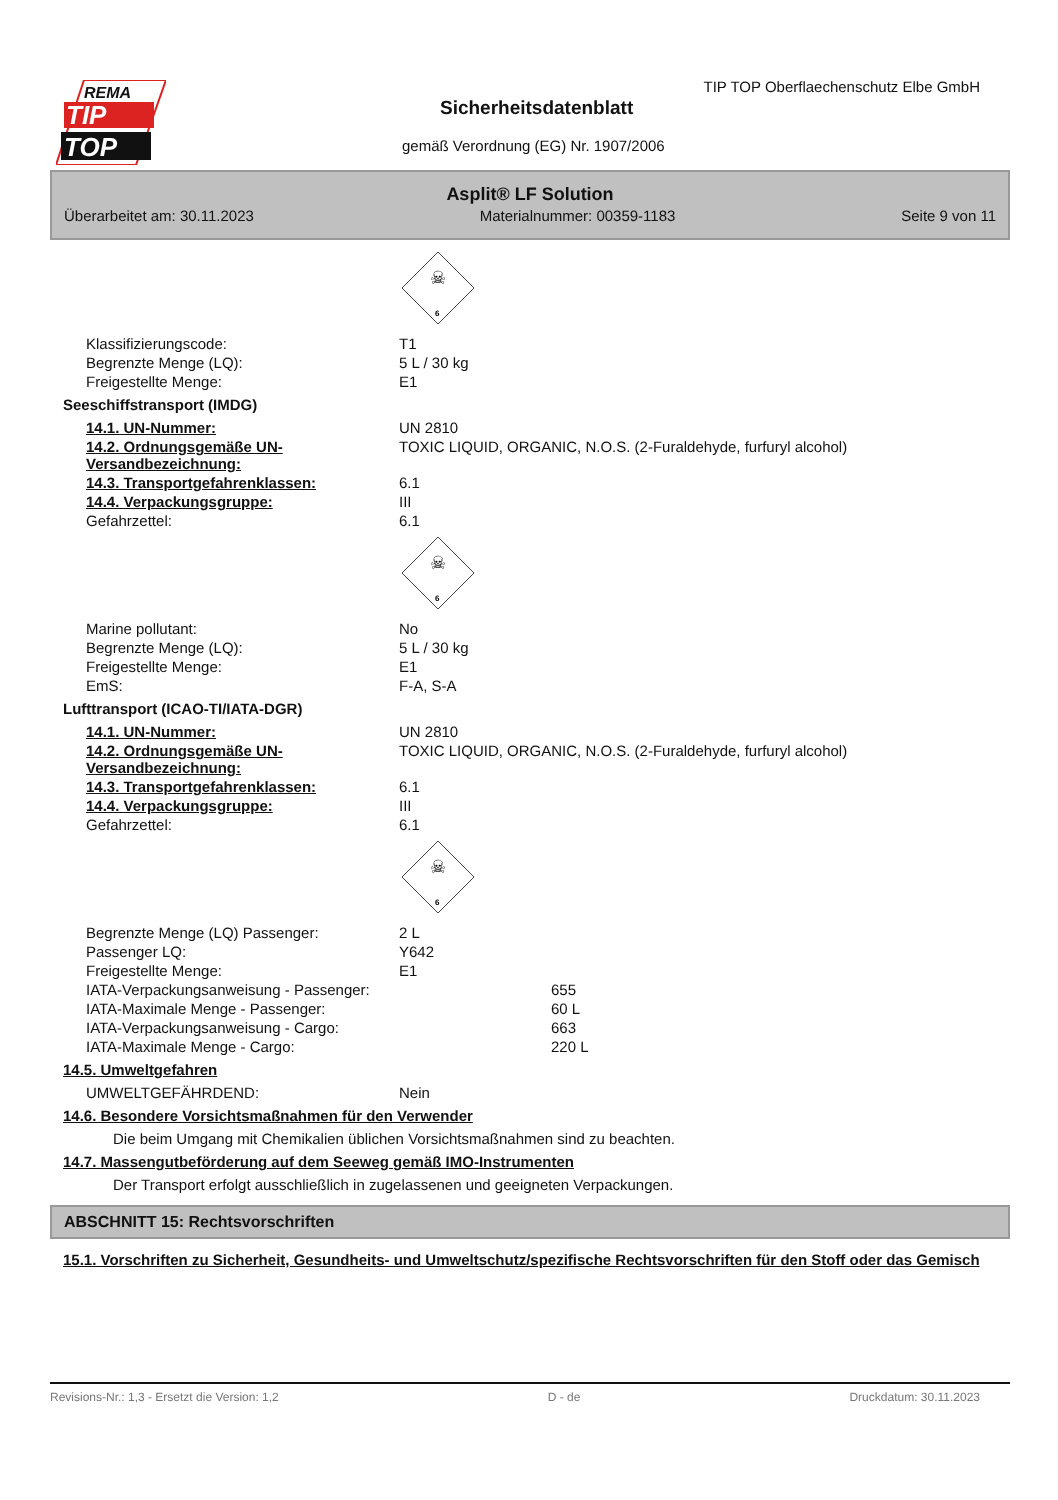REMA
TIP
TOP
TIP TOP Oberflaechenschutz Elbe GmbH
Sicherheitsdatenblatt
gemäß Verordnung (EG) Nr. 1907/2006
Asplit® LF Solution
Überarbeitet am: 30.11.2023 Materialnummer: 00359-1183 Seite 9 von 11
☠
6
Klassifizierungscode: T1
Begrenzte Menge (LQ): 5 L / 30 kg
Freigestellte Menge: E1
Seeschiffstransport (IMDG)
14.1. UN-Nummer: UN 2810
14.2. Ordnungsgemäße UN-Versandbezeichnung:
TOXIC LIQUID, ORGANIC, N.O.S. (2-Furaldehyde, furfuryl alcohol)
14.3. Transportgefahrenklassen: 6.1
14.4. Verpackungsgruppe: III
Gefahrzettel: 6.1
☠
6
Marine pollutant: No
Begrenzte Menge (LQ): 5 L / 30 kg
Freigestellte Menge: E1
EmS: F-A, S-A
Lufttransport (ICAO-TI/IATA-DGR)
14.1. UN-Nummer: UN 2810
14.2. Ordnungsgemäße UN-Versandbezeichnung:
TOXIC LIQUID, ORGANIC, N.O.S. (2-Furaldehyde, furfuryl alcohol)
14.3. Transportgefahrenklassen: 6.1
14.4. Verpackungsgruppe: III
Gefahrzettel: 6.1
☠
6
Begrenzte Menge (LQ) Passenger: 2 L
Passenger LQ: Y642
Freigestellte Menge: E1
IATA-Verpackungsanweisung - Passenger: 655
IATA-Maximale Menge - Passenger: 60 L
IATA-Verpackungsanweisung - Cargo: 663
IATA-Maximale Menge - Cargo: 220 L
14.5. Umweltgefahren
UMWELTGEFÄHRDEND: Nein
14.6. Besondere Vorsichtsmaßnahmen für den Verwender
Die beim Umgang mit Chemikalien üblichen Vorsichtsmaßnahmen sind zu beachten.
14.7. Massengutbeförderung auf dem Seeweg gemäß IMO-Instrumenten
Der Transport erfolgt ausschließlich in zugelassenen und geeigneten Verpackungen.
ABSCHNITT 15: Rechtsvorschriften
15.1. Vorschriften zu Sicherheit, Gesundheits- und Umweltschutz/spezifische Rechtsvorschriften für den Stoff oder das Gemisch
Revisions-Nr.: 1,3 - Ersetzt die Version: 1,2 D - de Druckdatum: 30.11.2023